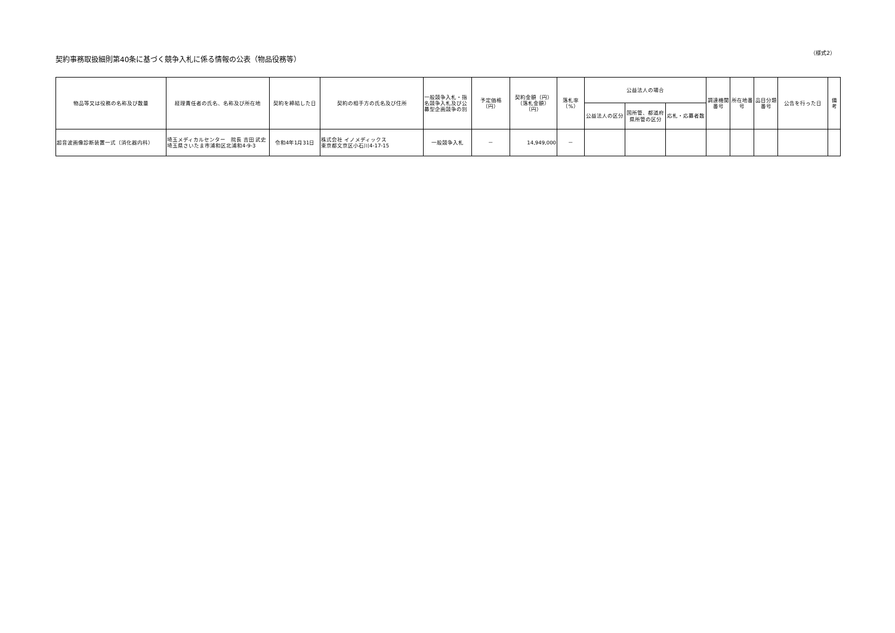契約事務取扱細則第40条に基づく競争入札に係る情報の公表（物品役務等）
（様式2）
| 物品等又は役務の名称及び数量 | 経理責任者の氏名、名称及び所在地 | 契約を締結した日 | 契約の相手方の氏名及び住所 | 一般競争入札・指名競争入札及び公募型企画競争の別 | 予定価格（円） | 契約金額（円） （落札金額）（円） | 落札率 （%） | 公益法人の場合 | | | 調達機関番号 | 所在地番号 | 品目分類番号 | 公告を行った日 | 備 考 |
| --- | --- | --- | --- | --- | --- | --- | --- | --- | --- | --- | --- | --- | --- | --- | --- |
| | | | | | | | | 公益法人の区分 | 国所管、都道府県所管の区分 | 応札・応募者数 | | | | | |
| 超音波画像診断装置一式（消化器内科） | 埼玉メディカルセンター 院長 吉田 武史 埼玉県さいたま市浦和区北浦和4-9-3 | 令和4年1月31日 | 株式会社 イノメディックス 東京都文京区小石川4-17-15 | 一般競争入札 | － | 14,949,000 | － | | | | | | | | |